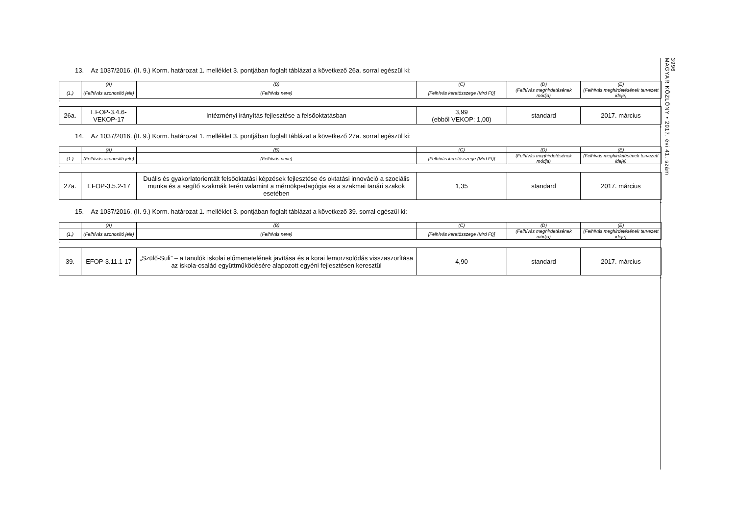3996
MAGYAR KÖZLÖNY • 2017. évi 41. szám
13. Az 1037/2016. (II. 9.) Korm. határozat 1. melléklet 3. pontjában foglalt táblázat a következő 26a. sorral egészül ki:
| | (A) | (B) | (C) | (D) | (E) |
| --- | --- | --- | --- | --- | --- |
| (1.) | (Felhívás azonosító jele) | (Felhívás neve) | [Felhívás keretösszege (Mrd Ft)] | (Felhívás meghirdetésének módja) | (Felhívás meghirdetésének tervezett ideje) |
”
| 26a. | EFOP-3.4.6-VEKOP-17 | Intézményi irányítás fejlesztése a felsőoktatásban | 3,99 (ebből VEKOP: 1,00) | standard | 2017. március |
”
14. Az 1037/2016. (II. 9.) Korm. határozat 1. melléklet 3. pontjában foglalt táblázat a következő 27a. sorral egészül ki:
| | (A) | (B) | (C) | (D) | (E) |
| --- | --- | --- | --- | --- | --- |
| (1.) | (Felhívás azonosító jele) | (Felhívás neve) | [Felhívás keretösszege (Mrd Ft)] | (Felhívás meghirdetésének módja) | (Felhívás meghirdetésének tervezett ideje) |
”
| 27a. | EFOP-3.5.2-17 | Duális és gyakorlatorientált felsőoktatási képzések fejlesztése és oktatási innováció a szociális munka és a segítő szakmák terén valamint a mérnökpedagógia és a szakmai tanári szakok esetében | 1,35 | standard | 2017. március |
”
15. Az 1037/2016. (II. 9.) Korm. határozat 1. melléklet 3. pontjában foglalt táblázat a következő 39. sorral egészül ki:
| | (A) | (B) | (C) | (D) | (E) |
| --- | --- | --- | --- | --- | --- |
| (1.) | (Felhívás azonosító jele) | (Felhívás neve) | [Felhívás keretösszege (Mrd Ft)] | (Felhívás meghirdetésének módja) | (Felhívás meghirdetésének tervezett ideje) |
”
| 39. | EFOP-3.11.1-17 | „Szülő-Suli” – a tanulók iskolai előmenetelének javítása és a korai lemorzsolódás visszaszorítása az iskola-család együttműködésére alapozott egyéni fejlesztésen keresztül | 4,90 | standard | 2017. március |
”